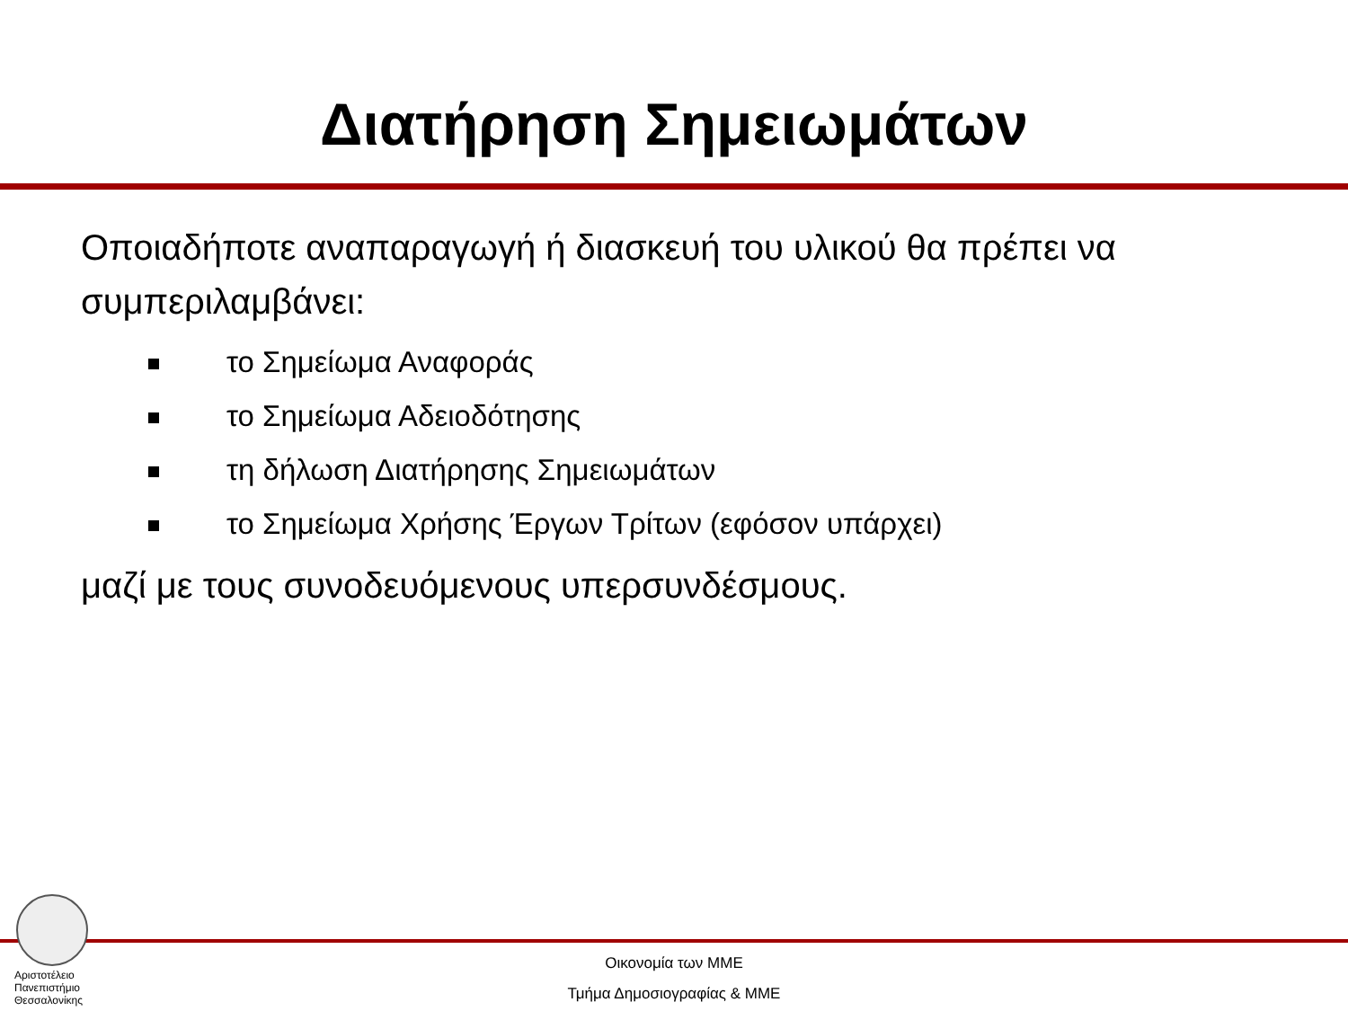Διατήρηση Σημειωμάτων
Οποιαδήποτε αναπαραγωγή ή διασκευή του υλικού θα πρέπει να συμπεριλαμβάνει:
το Σημείωμα Αναφοράς
το Σημείωμα Αδειοδότησης
τη δήλωση Διατήρησης Σημειωμάτων
το Σημείωμα Χρήσης Έργων Τρίτων (εφόσον υπάρχει)
μαζί με τους συνοδευόμενους υπερσυνδέσμους.
Αριστοτέλειο
Πανεπιστήμιο
Θεσσαλονίκης
Οικονομία των ΜΜΕ
Τμήμα Δημοσιογραφίας & ΜΜΕ